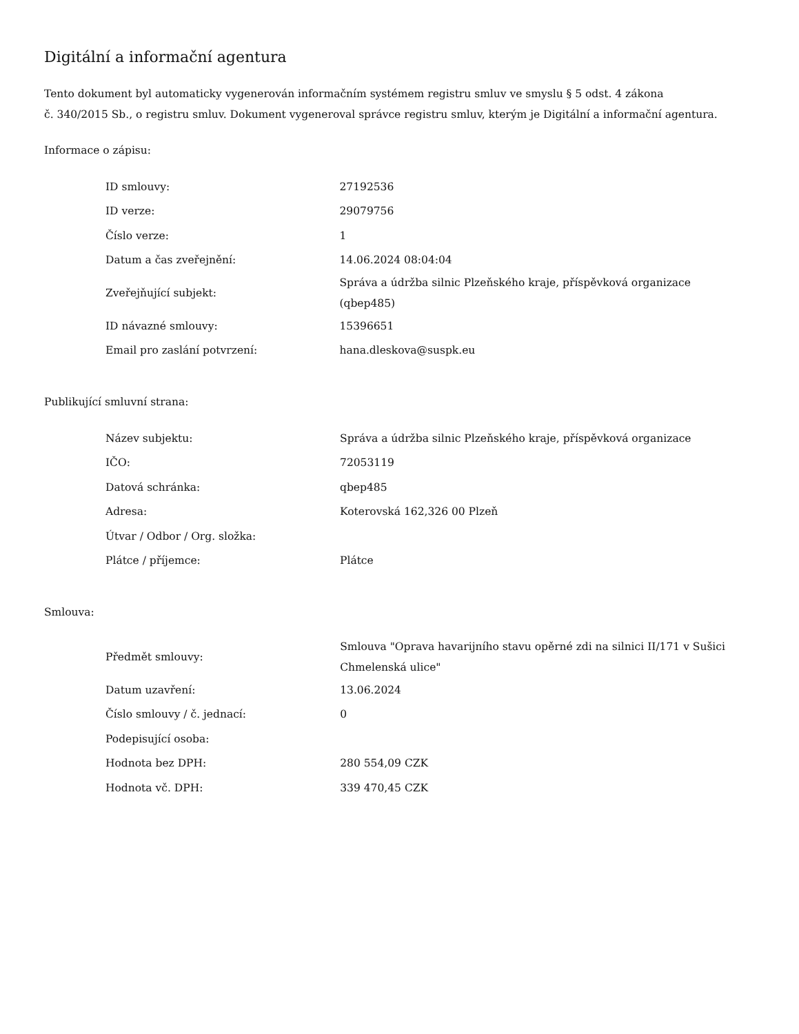Digitální a informační agentura
Tento dokument byl automaticky vygenerován informačním systémem registru smluv ve smyslu § 5 odst. 4 zákona
č. 340/2015 Sb., o registru smluv. Dokument vygeneroval správce registru smluv, kterým je Digitální a informační agentura.
Informace o zápisu:
| ID smlouvy: | 27192536 |
| ID verze: | 29079756 |
| Číslo verze: | 1 |
| Datum a čas zveřejnění: | 14.06.2024 08:04:04 |
| Zveřejňující subjekt: | Správa a údržba silnic Plzeňského kraje, příspěvková organizace (qbep485) |
| ID návazné smlouvy: | 15396651 |
| Email pro zaslání potvrzení: | hana.dleskova@suspk.eu |
Publikující smluvní strana:
| Název subjektu: | Správa a údržba silnic Plzeňského kraje, příspěvková organizace |
| IČO: | 72053119 |
| Datová schránka: | qbep485 |
| Adresa: | Koterovská 162,326 00 Plzeň |
| Útvar / Odbor / Org. složka: | |
| Plátce / příjemce: | Plátce |
Smlouva:
| Předmět smlouvy: | Smlouva "Oprava havarijního stavu opěrné zdi na silnici II/171 v Sušici Chmelenská ulice" |
| Datum uzavření: | 13.06.2024 |
| Číslo smlouvy / č. jednací: | 0 |
| Podepisující osoba: | |
| Hodnota bez DPH: | 280 554,09 CZK |
| Hodnota vč. DPH: | 339 470,45 CZK |